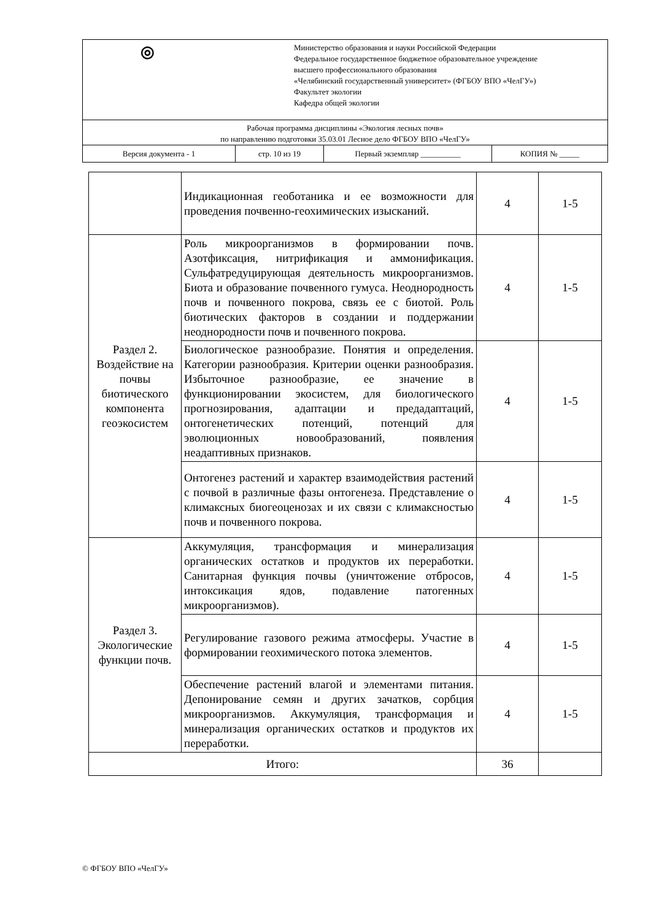| ◎ Министерство образования и науки Российской Федерации Федеральное государственное бюджетное образовательное учреждение высшего профессионального образования «Челябинский государственный университет» (ФГБОУ ВПО «ЧелГУ») Факультет экологии Кафедра общей экологии | | | |
| Рабочая программа дисциплины «Экология лесных почв» по направлению подготовки 35.03.01 Лесное дело ФГБОУ ВПО «ЧелГУ» | | | |
| Версия документа - 1 | стр. 10 из 19 | Первый экземпляр __________ | КОПИЯ № _____ |
| | Индикационная геоботаника и ее возможности для проведения почвенно-геохимических изысканий. | 4 | 1-5 |
| Раздел 2. Воздействие на почвы биотического компонента геоэкосистем | Роль микроорганизмов в формировании почв. Азотфиксация, нитрификация и аммонификация. Сульфатредуцирующая деятельность микроорганизмов. Биота и образование почвенного гумуса. Неоднородность почв и почвенного покрова, связь ее с биотой. Роль биотических факторов в создании и поддержании неоднородности почв и почвенного покрова. | 4 | 1-5 |
| | Биологическое разнообразие. Понятия и определения. Категории разнообразия. Критерии оценки разнообразия. Избыточное разнообразие, ее значение в функционировании экосистем, для биологического прогнозирования, адаптации и предадаптаций, онтогенетических потенций, потенций для эволюционных новообразований, появления неадаптивных признаков. | 4 | 1-5 |
| | Онтогенез растений и характер взаимодействия растений с почвой в различные фазы онтогенеза. Представление о климаксных биогеоценозах и их связи с климаксностью почв и почвенного покрова. | 4 | 1-5 |
| Раздел 3. Экологические функции почв. | Аккумуляция, трансформация и минерализация органических остатков и продуктов их переработки. Санитарная функция почвы (уничтожение отбросов, интоксикация ядов, подавление патогенных микроорганизмов). | 4 | 1-5 |
| | Регулирование газового режима атмосферы. Участие в формировании геохимического потока элементов. | 4 | 1-5 |
| | Обеспечение растений влагой и элементами питания. Депонирование семян и других зачатков, сорбция микроорганизмов. Аккумуляция, трансформация и минерализация органических остатков и продуктов их переработки. | 4 | 1-5 |
| Итого: | | 36 | |
© ФГБОУ ВПО «ЧелГУ»